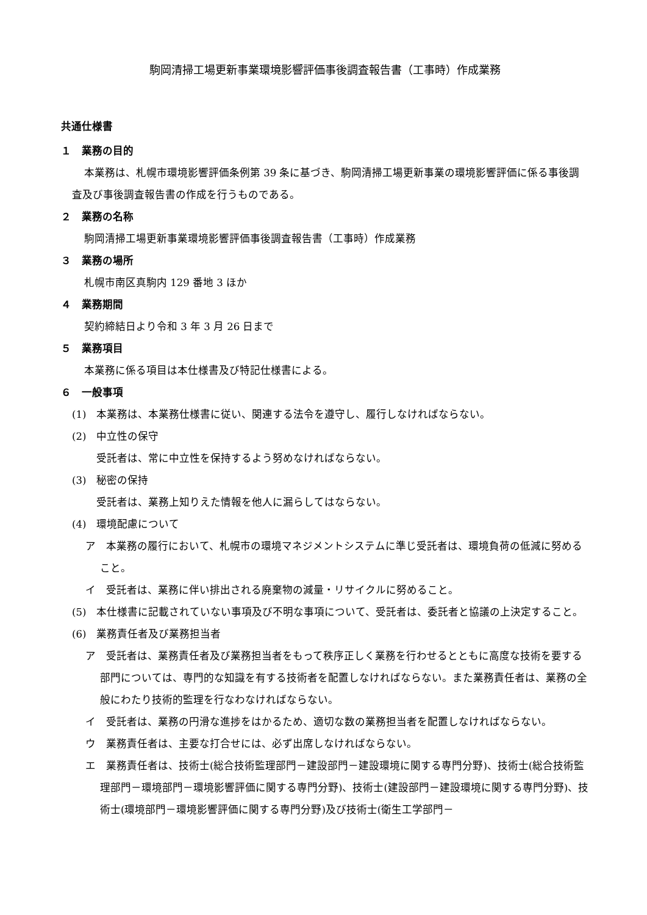駒岡清掃工場更新事業環境影響評価事後調査報告書（工事時）作成業務
共通仕様書
１　業務の目的
本業務は、札幌市環境影響評価条例第 39 条に基づき、駒岡清掃工場更新事業の環境影響評価に係る事後調査及び事後調査報告書の作成を行うものである。
２　業務の名称
駒岡清掃工場更新事業環境影響評価事後調査報告書（工事時）作成業務
３　業務の場所
札幌市南区真駒内 129 番地 3 ほか
４　業務期間
契約締結日より令和 3 年 3 月 26 日まで
５　業務項目
本業務に係る項目は本仕様書及び特記仕様書による。
６　一般事項
(1)　本業務は、本業務仕様書に従い、関連する法令を遵守し、履行しなければならない。
(2)　中立性の保守
受託者は、常に中立性を保持するよう努めなければならない。
(3)　秘密の保持
受託者は、業務上知りえた情報を他人に漏らしてはならない。
(4)　環境配慮について
ア　本業務の履行において、札幌市の環境マネジメントシステムに準じ受託者は、環境負荷の低減に努めること。
イ　受託者は、業務に伴い排出される廃棄物の減量・リサイクルに努めること。
(5)　本仕様書に記載されていない事項及び不明な事項について、受託者は、委託者と協議の上決定すること。
(6)　業務責任者及び業務担当者
ア　受託者は、業務責任者及び業務担当者をもって秩序正しく業務を行わせるとともに高度な技術を要する部門については、専門的な知識を有する技術者を配置しなければならない。また業務責任者は、業務の全般にわたり技術的監理を行なわなければならない。
イ　受託者は、業務の円滑な進捗をはかるため、適切な数の業務担当者を配置しなければならない。
ウ　業務責任者は、主要な打合せには、必ず出席しなければならない。
エ　業務責任者は、技術士(総合技術監理部門－建設部門－建設環境に関する専門分野)、技術士(総合技術監理部門－環境部門－環境影響評価に関する専門分野)、技術士(建設部門－建設環境に関する専門分野)、技術士(環境部門－環境影響評価に関する専門分野)及び技術士(衛生工学部門－